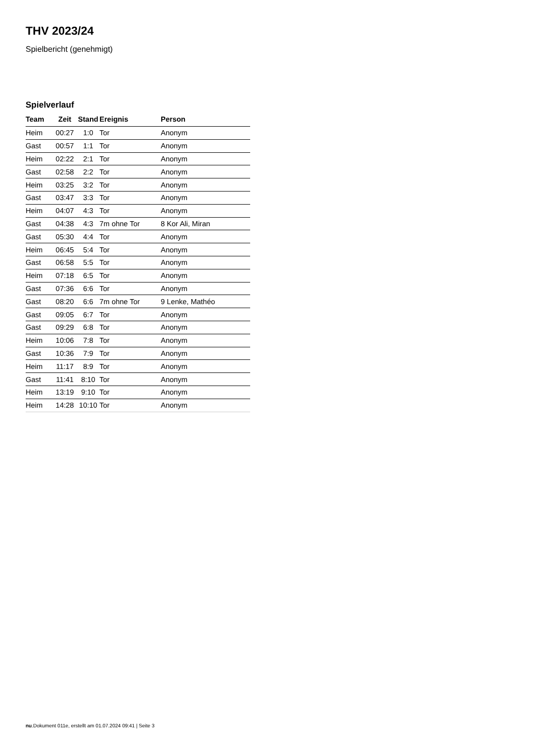THV 2023/24
Spielbericht (genehmigt)
Spielverlauf
| Team | Zeit | Stand | Ereignis | Person |
| --- | --- | --- | --- | --- |
| Heim | 00:27 | 1:0 | Tor | Anonym |
| Gast | 00:57 | 1:1 | Tor | Anonym |
| Heim | 02:22 | 2:1 | Tor | Anonym |
| Gast | 02:58 | 2:2 | Tor | Anonym |
| Heim | 03:25 | 3:2 | Tor | Anonym |
| Gast | 03:47 | 3:3 | Tor | Anonym |
| Heim | 04:07 | 4:3 | Tor | Anonym |
| Gast | 04:38 | 4:3 | 7m ohne Tor | 8 Kor Ali, Miran |
| Gast | 05:30 | 4:4 | Tor | Anonym |
| Heim | 06:45 | 5:4 | Tor | Anonym |
| Gast | 06:58 | 5:5 | Tor | Anonym |
| Heim | 07:18 | 6:5 | Tor | Anonym |
| Gast | 07:36 | 6:6 | Tor | Anonym |
| Gast | 08:20 | 6:6 | 7m ohne Tor | 9 Lenke, Mathéo |
| Gast | 09:05 | 6:7 | Tor | Anonym |
| Gast | 09:29 | 6:8 | Tor | Anonym |
| Heim | 10:06 | 7:8 | Tor | Anonym |
| Gast | 10:36 | 7:9 | Tor | Anonym |
| Heim | 11:17 | 8:9 | Tor | Anonym |
| Gast | 11:41 | 8:10 | Tor | Anonym |
| Heim | 13:19 | 9:10 | Tor | Anonym |
| Heim | 14:28 | 10:10 | Tor | Anonym |
nu.Dokument 011e, erstellt am 01.07.2024 09:41 | Seite 3